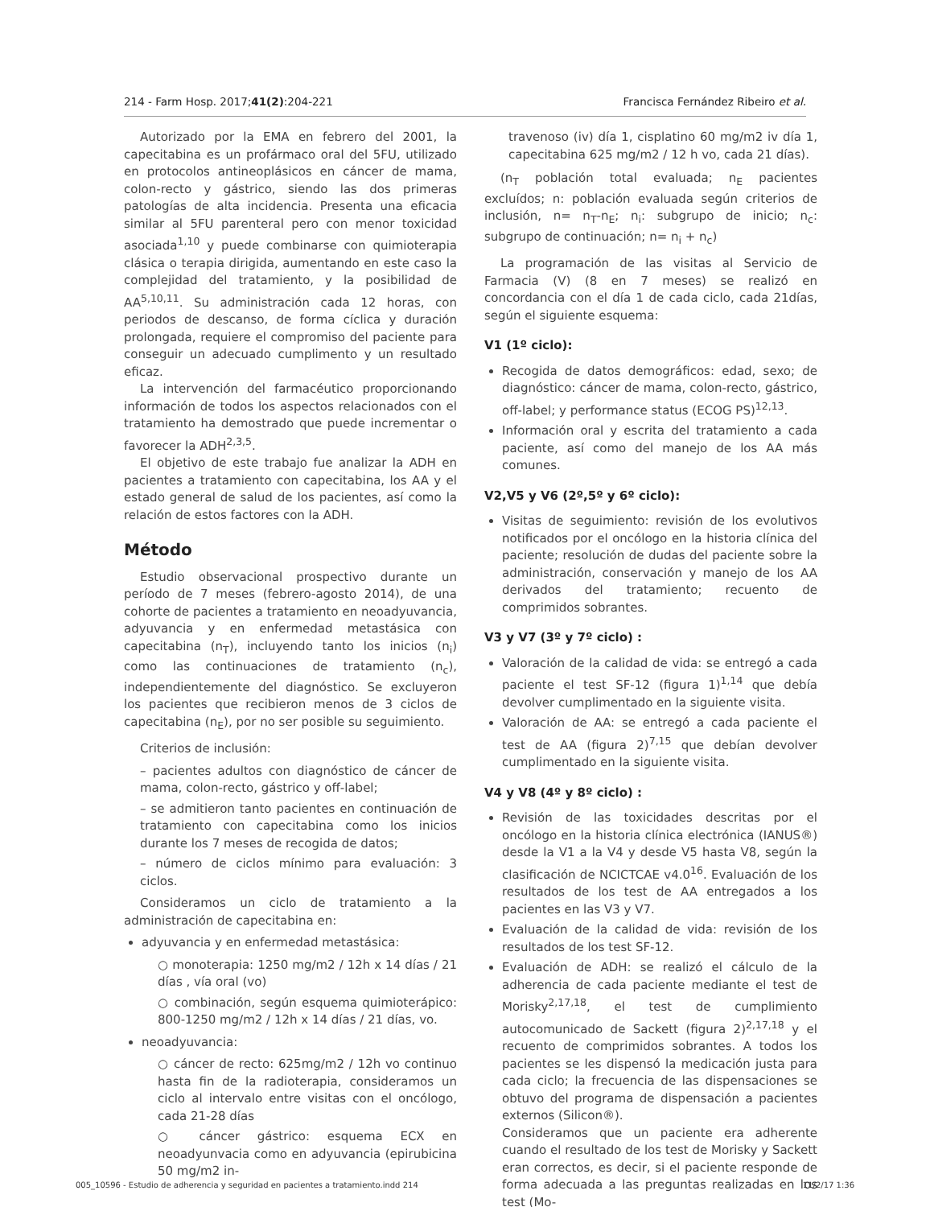214 - Farm Hosp. 2017;41(2):204-221 Francisca Fernández Ribeiro et al.
Autorizado por la EMA en febrero del 2001, la capecitabina es un profármaco oral del 5FU, utilizado en protocolos antineoplásicos en cáncer de mama, colon-recto y gástrico, siendo las dos primeras patologías de alta incidencia. Presenta una eficacia similar al 5FU parenteral pero con menor toxicidad asociada<sup>1,10</sup> y puede combinarse con quimioterapia clásica o terapia dirigida, aumentando en este caso la complejidad del tratamiento, y la posibilidad de AA<sup>5,10,11</sup>. Su administración cada 12 horas, con periodos de descanso, de forma cíclica y duración prolongada, requiere el compromiso del paciente para conseguir un adecuado cumplimento y un resultado eficaz.
La intervención del farmacéutico proporcionando información de todos los aspectos relacionados con el tratamiento ha demostrado que puede incrementar o favorecer la ADH<sup>2,3,5</sup>.
El objetivo de este trabajo fue analizar la ADH en pacientes a tratamiento con capecitabina, los AA y el estado general de salud de los pacientes, así como la relación de estos factores con la ADH.
Método
Estudio observacional prospectivo durante un período de 7 meses (febrero-agosto 2014), de una cohorte de pacientes a tratamiento en neoadyuvancia, adyuvancia y en enfermedad metastásica con capecitabina (n<sub>T</sub>), incluyendo tanto los inicios (n<sub>i</sub>) como las continuaciones de tratamiento (n<sub>c</sub>), independientemente del diagnóstico. Se excluyeron los pacientes que recibieron menos de 3 ciclos de capecitabina (n<sub>E</sub>), por no ser posible su seguimiento.
Criterios de inclusión:
– pacientes adultos con diagnóstico de cáncer de mama, colon-recto, gástrico y off-label;
– se admitieron tanto pacientes en continuación de tratamiento con capecitabina como los inicios durante los 7 meses de recogida de datos;
– número de ciclos mínimo para evaluación: 3 ciclos.
Consideramos un ciclo de tratamiento a la administración de capecitabina en:
adyuvancia y en enfermedad metastásica:
○ monoterapia: 1250 mg/m2 / 12h x 14 días / 21 días , vía oral (vo)
○ combinación, según esquema quimioterápico: 800-1250 mg/m2 / 12h x 14 días / 21 días, vo.
neoadyuvancia:
○ cáncer de recto: 625mg/m2 / 12h vo continuo hasta fin de la radioterapia, consideramos un ciclo al intervalo entre visitas con el oncólogo, cada 21-28 días
○ cáncer gástrico: esquema ECX en neoadyunvacia como en adyuvancia (epirubicina 50 mg/m2 in-
travenoso (iv) día 1, cisplatino 60 mg/m2 iv día 1, capecitabina 625 mg/m2 / 12 h vo, cada 21 días).
(n<sub>T</sub> población total evaluada; n<sub>E</sub> pacientes excluídos; n: población evaluada según criterios de inclusión, n= n<sub>T</sub>-n<sub>E</sub>; n<sub>i</sub>: subgrupo de inicio; n<sub>c</sub>: subgrupo de continuación; n= n<sub>i</sub> + n<sub>c</sub>)
La programación de las visitas al Servicio de Farmacia (V) (8 en 7 meses) se realizó en concordancia con el día 1 de cada ciclo, cada 21días, según el siguiente esquema:
V1 (1º ciclo):
Recogida de datos demográficos: edad, sexo; de diagnóstico: cáncer de mama, colon-recto, gástrico, off-label; y performance status (ECOG PS)<sup>12,13</sup>.
Información oral y escrita del tratamiento a cada paciente, así como del manejo de los AA más comunes.
V2,V5 y V6 (2º,5º y 6º ciclo):
Visitas de seguimiento: revisión de los evolutivos notificados por el oncólogo en la historia clínica del paciente; resolución de dudas del paciente sobre la administración, conservación y manejo de los AA derivados del tratamiento; recuento de comprimidos sobrantes.
V3 y V7 (3º y 7º ciclo) :
Valoración de la calidad de vida: se entregó a cada paciente el test SF-12 (figura 1)<sup>1,14</sup> que debía devolver cumplimentado en la siguiente visita.
Valoración de AA: se entregó a cada paciente el test de AA (figura 2)<sup>7,15</sup> que debían devolver cumplimentado en la siguiente visita.
V4 y V8 (4º y 8º ciclo) :
Revisión de las toxicidades descritas por el oncólogo en la historia clínica electrónica (IANUS®) desde la V1 a la V4 y desde V5 hasta V8, según la clasificación de NCICTCAE v4.0<sup>16</sup>. Evaluación de los resultados de los test de AA entregados a los pacientes en las V3 y V7.
Evaluación de la calidad de vida: revisión de los resultados de los test SF-12.
Evaluación de ADH: se realizó el cálculo de la adherencia de cada paciente mediante el test de Morisky<sup>2,17,18</sup>, el test de cumplimiento autocomunicado de Sackett (figura 2)<sup>2,17,18</sup> y el recuento de comprimidos sobrantes. A todos los pacientes se les dispensó la medicación justa para cada ciclo; la frecuencia de las dispensaciones se obtuvo del programa de dispensación a pacientes externos (Silicon®).
Consideramos que un paciente era adherente cuando el resultado de los test de Morisky y Sackett eran correctos, es decir, si el paciente responde de forma adecuada a las preguntas realizadas en los test (Mo-
005_10596 - Estudio de adherencia y seguridad en pacientes a tratamiento.indd 214 11/2/17 1:36